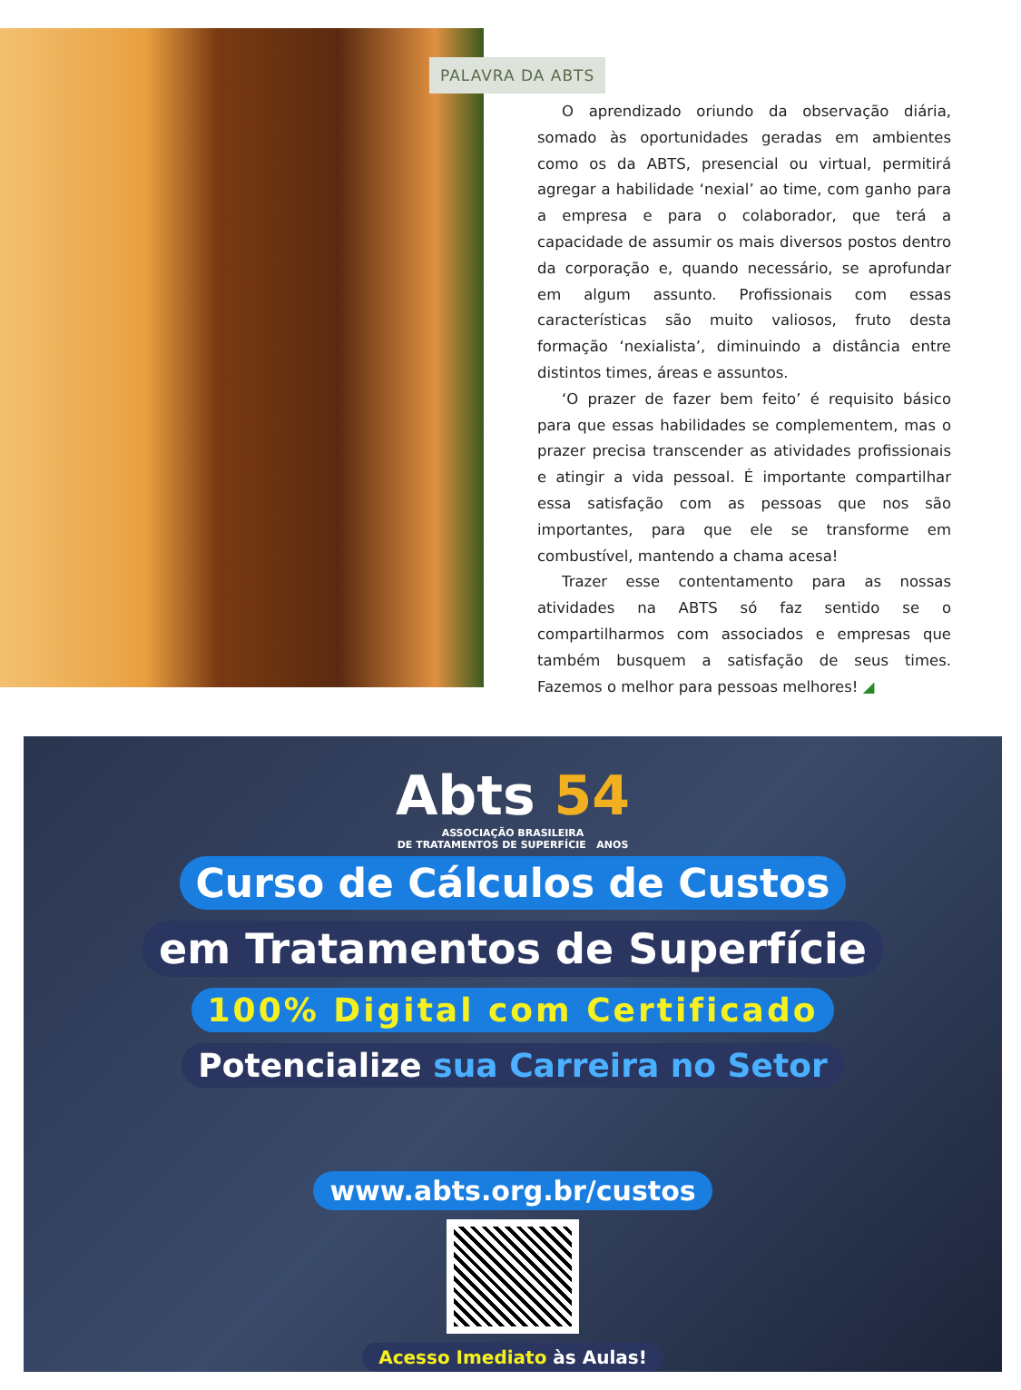O aprendizado oriundo da observação diária, somado às oportunidades geradas em ambientes como os da ABTS, presencial ou virtual, permitirá agregar a habilidade ‘nexial’ ao time, com ganho para a empresa e para o colaborador, que terá a capacidade de assumir os mais diversos postos dentro da corporação e, quando necessário, se aprofundar em algum assunto. Profissionais com essas características são muito valiosos, fruto desta formação ‘nexialista’, diminuindo a distância entre distintos times, áreas e assuntos.
‘O prazer de fazer bem feito’ é requisito básico para que essas habilidades se complementem, mas o prazer precisa transcender as atividades profissionais e atingir a vida pessoal. É importante compartilhar essa satisfação com as pessoas que nos são importantes, para que ele se transforme em combustível, mantendo a chama acesa!
Trazer esse contentamento para as nossas atividades na ABTS só faz sentido se o compartilharmos com associados e empresas que também busquem a satisfação de seus times. Fazemos o melhor para pessoas melhores! ◢
PALAVRA DA ABTS
Abts 54
ASSOCIAÇÃO BRASILEIRA
DE TRATAMENTOS DE SUPERFÍCIE ANOS
Curso de Cálculos de Custos
em Tratamentos de Superfície
100% Digital com Certificado
Potencialize sua Carreira no Setor
www.abts.org.br/custos
Acesso Imediato às Aulas!